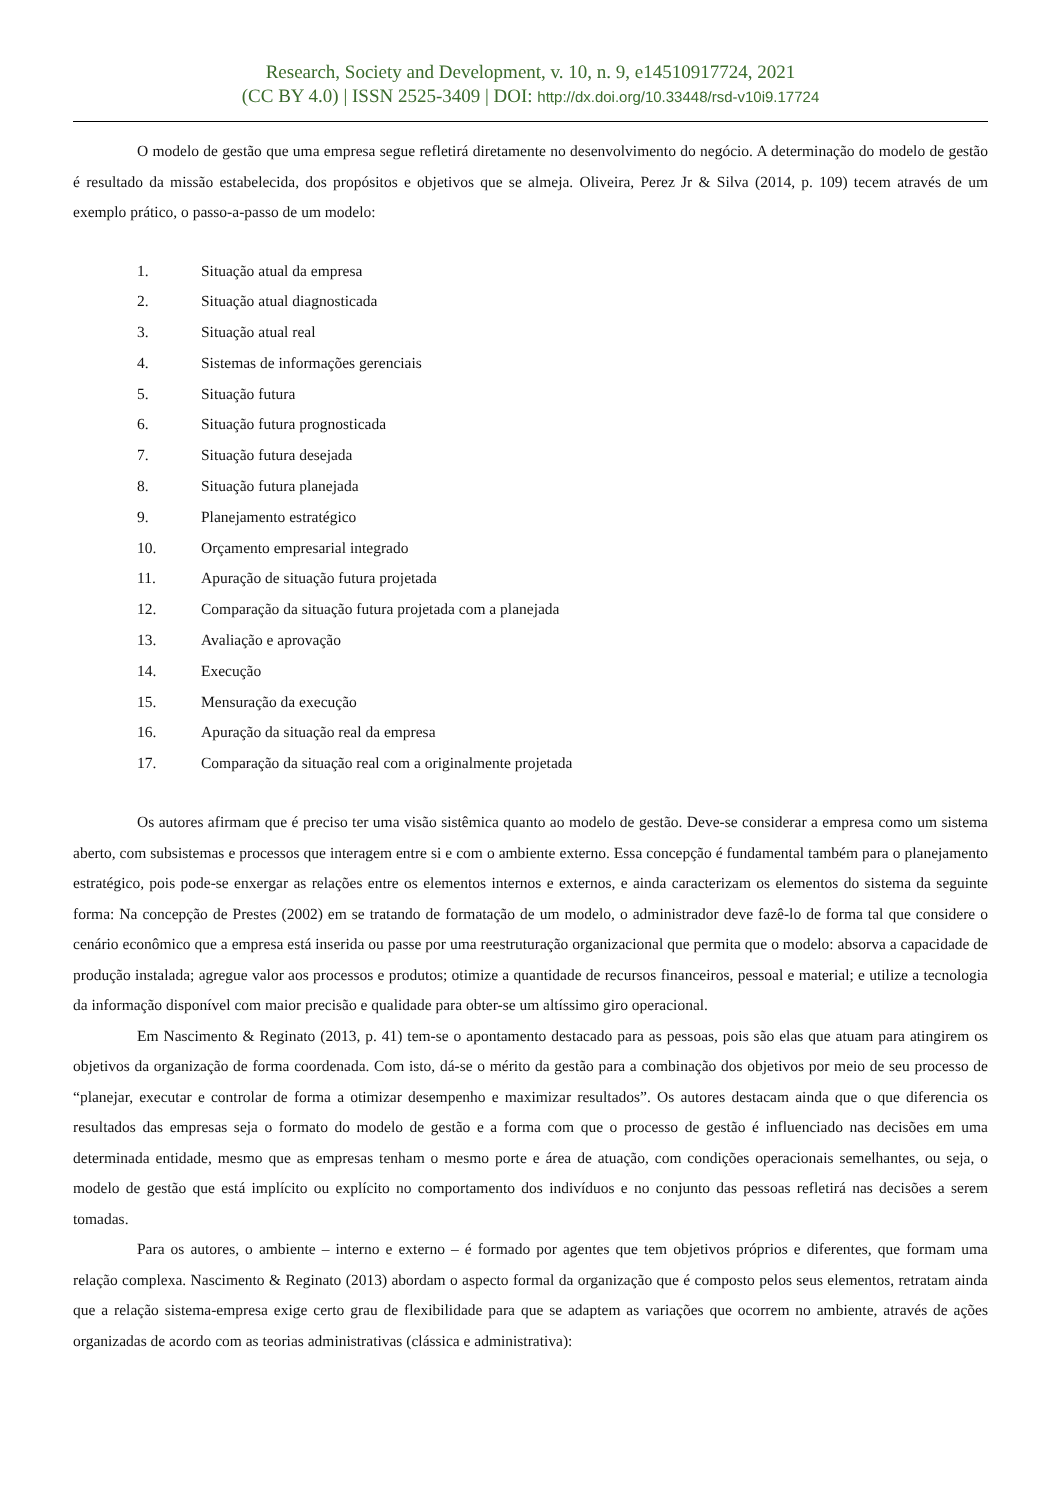Research, Society and Development, v. 10, n. 9, e14510917724, 2021
(CC BY 4.0) | ISSN 2525-3409 | DOI: http://dx.doi.org/10.33448/rsd-v10i9.17724
O modelo de gestão que uma empresa segue refletirá diretamente no desenvolvimento do negócio. A determinação do modelo de gestão é resultado da missão estabelecida, dos propósitos e objetivos que se almeja. Oliveira, Perez Jr & Silva (2014, p. 109) tecem através de um exemplo prático, o passo-a-passo de um modelo:
1. Situação atual da empresa
2. Situação atual diagnosticada
3. Situação atual real
4. Sistemas de informações gerenciais
5. Situação futura
6. Situação futura prognosticada
7. Situação futura desejada
8. Situação futura planejada
9. Planejamento estratégico
10. Orçamento empresarial integrado
11. Apuração de situação futura projetada
12. Comparação da situação futura projetada com a planejada
13. Avaliação e aprovação
14. Execução
15. Mensuração da execução
16. Apuração da situação real da empresa
17. Comparação da situação real com a originalmente projetada
Os autores afirmam que é preciso ter uma visão sistêmica quanto ao modelo de gestão. Deve-se considerar a empresa como um sistema aberto, com subsistemas e processos que interagem entre si e com o ambiente externo. Essa concepção é fundamental também para o planejamento estratégico, pois pode-se enxergar as relações entre os elementos internos e externos, e ainda caracterizam os elementos do sistema da seguinte forma: Na concepção de Prestes (2002) em se tratando de formatação de um modelo, o administrador deve fazê-lo de forma tal que considere o cenário econômico que a empresa está inserida ou passe por uma reestruturação organizacional que permita que o modelo: absorva a capacidade de produção instalada; agregue valor aos processos e produtos; otimize a quantidade de recursos financeiros, pessoal e material; e utilize a tecnologia da informação disponível com maior precisão e qualidade para obter-se um altíssimo giro operacional.
Em Nascimento & Reginato (2013, p. 41) tem-se o apontamento destacado para as pessoas, pois são elas que atuam para atingirem os objetivos da organização de forma coordenada. Com isto, dá-se o mérito da gestão para a combinação dos objetivos por meio de seu processo de “planejar, executar e controlar de forma a otimizar desempenho e maximizar resultados”. Os autores destacam ainda que o que diferencia os resultados das empresas seja o formato do modelo de gestão e a forma com que o processo de gestão é influenciado nas decisões em uma determinada entidade, mesmo que as empresas tenham o mesmo porte e área de atuação, com condições operacionais semelhantes, ou seja, o modelo de gestão que está implícito ou explícito no comportamento dos indivíduos e no conjunto das pessoas refletirá nas decisões a serem tomadas.
Para os autores, o ambiente – interno e externo – é formado por agentes que tem objetivos próprios e diferentes, que formam uma relação complexa. Nascimento & Reginato (2013) abordam o aspecto formal da organização que é composto pelos seus elementos, retratam ainda que a relação sistema-empresa exige certo grau de flexibilidade para que se adaptem as variações que ocorrem no ambiente, através de ações organizadas de acordo com as teorias administrativas (clássica e administrativa):